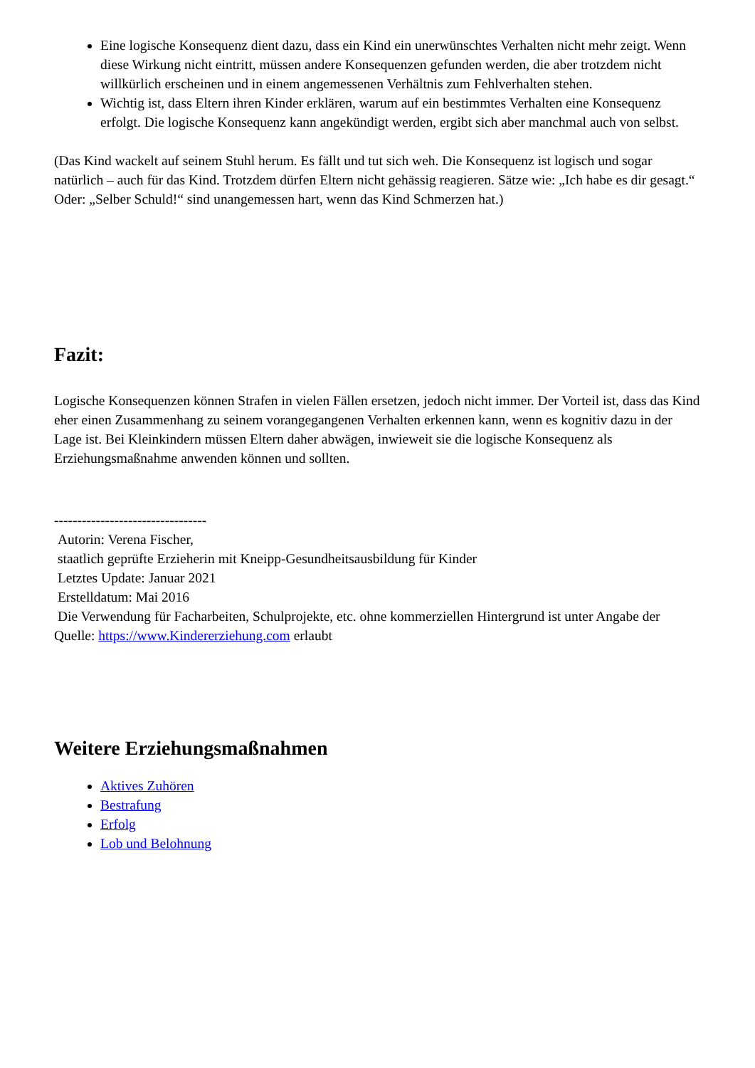Eine logische Konsequenz dient dazu, dass ein Kind ein unerwünschtes Verhalten nicht mehr zeigt. Wenn diese Wirkung nicht eintritt, müssen andere Konsequenzen gefunden werden, die aber trotzdem nicht willkürlich erscheinen und in einem angemessenen Verhältnis zum Fehlverhalten stehen.
Wichtig ist, dass Eltern ihren Kinder erklären, warum auf ein bestimmtes Verhalten eine Konsequenz erfolgt. Die logische Konsequenz kann angekündigt werden, ergibt sich aber manchmal auch von selbst.
(Das Kind wackelt auf seinem Stuhl herum. Es fällt und tut sich weh. Die Konsequenz ist logisch und sogar natürlich – auch für das Kind. Trotzdem dürfen Eltern nicht gehässig reagieren. Sätze wie: „Ich habe es dir gesagt.“ Oder: „Selber Schuld!“ sind unangemessen hart, wenn das Kind Schmerzen hat.)
Fazit:
Logische Konsequenzen können Strafen in vielen Fällen ersetzen, jedoch nicht immer. Der Vorteil ist, dass das Kind eher einen Zusammenhang zu seinem vorangegangenen Verhalten erkennen kann, wenn es kognitiv dazu in der Lage ist. Bei Kleinkindern müssen Eltern daher abwägen, inwieweit sie die logische Konsequenz als Erziehungsmaßnahme anwenden können und sollten.
---------------------------------
Autorin: Verena Fischer,
staatlich geprüfte Erzieherin mit Kneipp-Gesundheitsausbildung für Kinder
Letztes Update: Januar 2021
Erstelldatum: Mai 2016
Die Verwendung für Facharbeiten, Schulprojekte, etc. ohne kommerziellen Hintergrund ist unter Angabe der Quelle: https://www.Kindererziehung.com erlaubt
Weitere Erziehungsmaßnahmen
Aktives Zuhören
Bestrafung
Erfolg
Lob und Belohnung